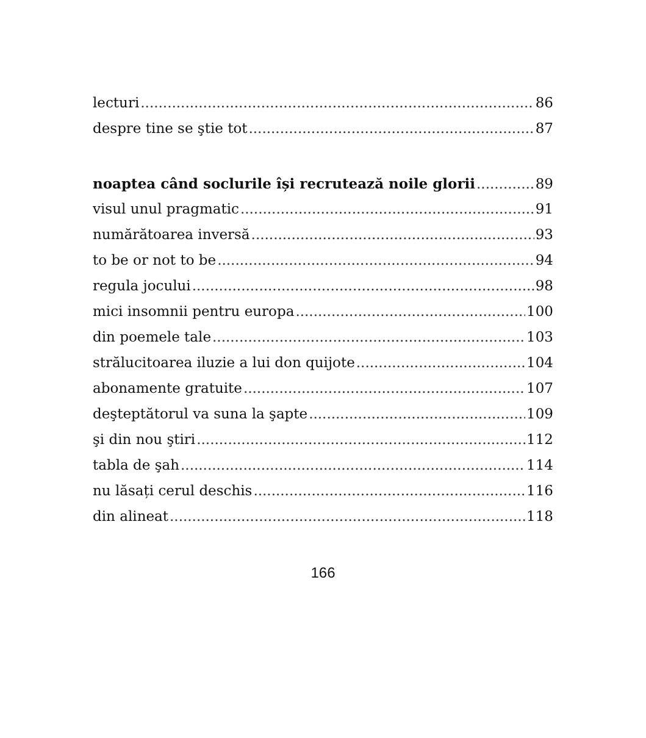lecturi 86
despre tine se ştie tot 87
noaptea când soclurile își recrutează noile glorii 89
visul unul pragmatic 91
numărătoarea inversă 93
to be or not to be 94
regula jocului 98
mici insomnii pentru europa 100
din poemele tale 103
strălucitoarea iluzie a lui don quijote 104
abonamente gratuite 107
deşteptătorul va suna la şapte 109
şi din nou ştiri 112
tabla de şah 114
nu lăsați cerul deschis 116
din alineat 118
166